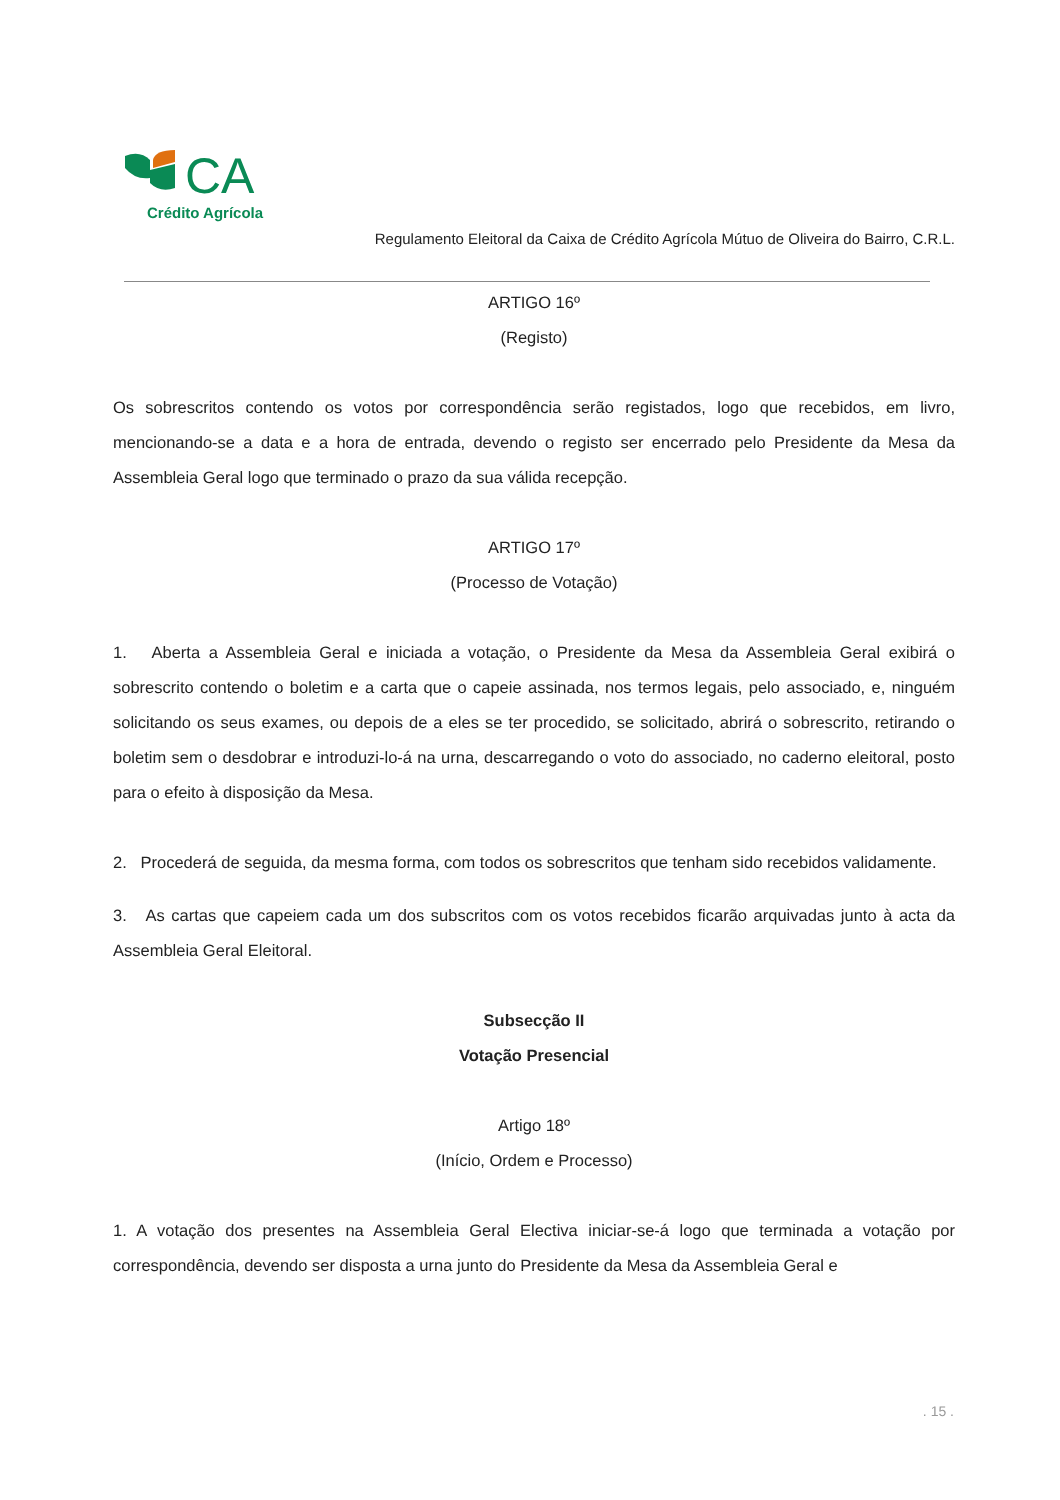CA
Crédito Agrícola
Regulamento Eleitoral da Caixa de Crédito Agrícola Mútuo de Oliveira do Bairro, C.R.L.
ARTIGO 16º
(Registo)
Os sobrescritos contendo os votos por correspondência serão registados, logo que recebidos, em livro, mencionando-se a data e a hora de entrada, devendo o registo ser encerrado pelo Presidente da Mesa da Assembleia Geral logo que terminado o prazo da sua válida recepção.
ARTIGO 17º
(Processo de Votação)
1. Aberta a Assembleia Geral e iniciada a votação, o Presidente da Mesa da Assembleia Geral exibirá o sobrescrito contendo o boletim e a carta que o capeie assinada, nos termos legais, pelo associado, e, ninguém solicitando os seus exames, ou depois de a eles se ter procedido, se solicitado, abrirá o sobrescrito, retirando o boletim sem o desdobrar e introduzi-lo-á na urna, descarregando o voto do associado, no caderno eleitoral, posto para o efeito à disposição da Mesa.
2. Procederá de seguida, da mesma forma, com todos os sobrescritos que tenham sido recebidos validamente.
3. As cartas que capeiem cada um dos subscritos com os votos recebidos ficarão arquivadas junto à acta da Assembleia Geral Eleitoral.
Subsecção II
Votação Presencial
Artigo 18º
(Início, Ordem e Processo)
1. A votação dos presentes na Assembleia Geral Electiva iniciar-se-á logo que terminada a votação por correspondência, devendo ser disposta a urna junto do Presidente da Mesa da Assembleia Geral e
. 15 .